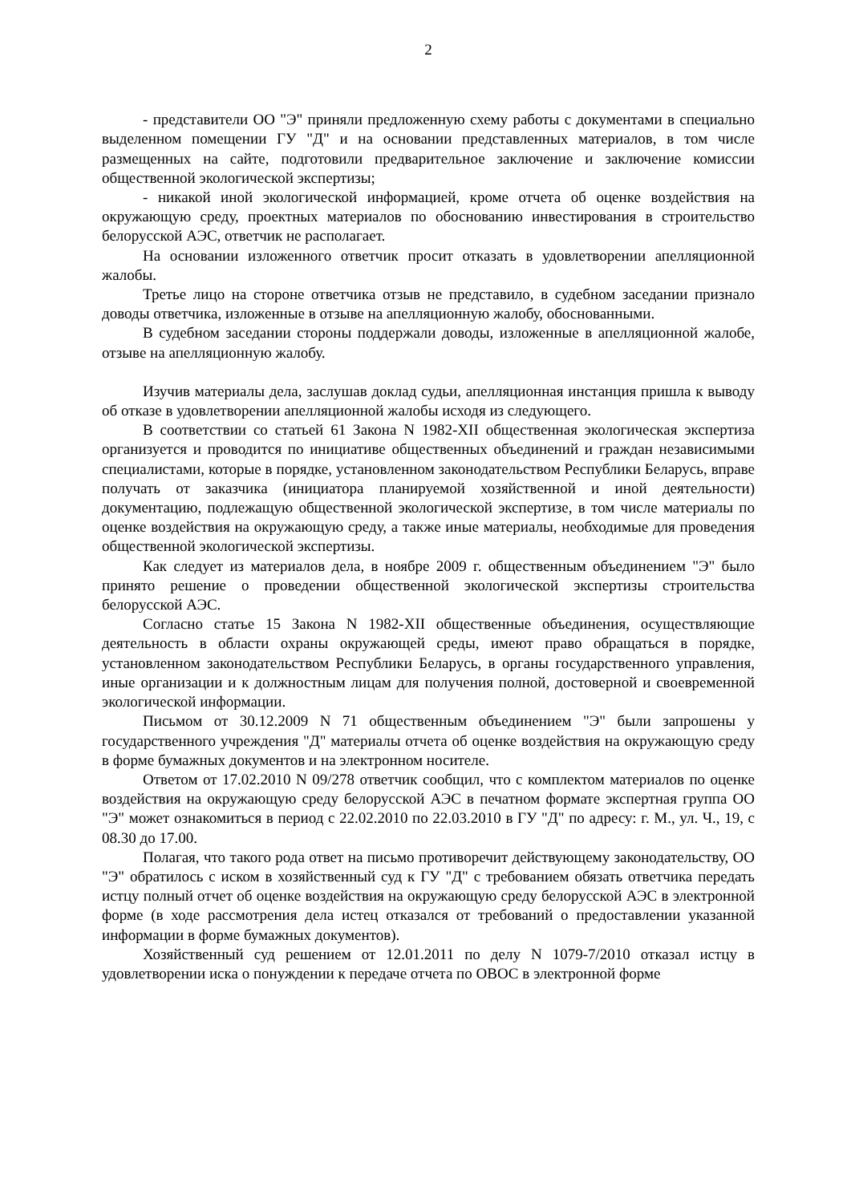2
- представители ОО "Э" приняли предложенную схему работы с документами в специально выделенном помещении ГУ "Д" и на основании представленных материалов, в том числе размещенных на сайте, подготовили предварительное заключение и заключение комиссии общественной экологической экспертизы;
- никакой иной экологической информацией, кроме отчета об оценке воздействия на окружающую среду, проектных материалов по обоснованию инвестирования в строительство белорусской АЭС, ответчик не располагает.
На основании изложенного ответчик просит отказать в удовлетворении апелляционной жалобы.
Третье лицо на стороне ответчика отзыв не представило, в судебном заседании признало доводы ответчика, изложенные в отзыве на апелляционную жалобу, обоснованными.
В судебном заседании стороны поддержали доводы, изложенные в апелляционной жалобе, отзыве на апелляционную жалобу.
Изучив материалы дела, заслушав доклад судьи, апелляционная инстанция пришла к выводу об отказе в удовлетворении апелляционной жалобы исходя из следующего.
В соответствии со статьей 61 Закона N 1982-XII общественная экологическая экспертиза организуется и проводится по инициативе общественных объединений и граждан независимыми специалистами, которые в порядке, установленном законодательством Республики Беларусь, вправе получать от заказчика (инициатора планируемой хозяйственной и иной деятельности) документацию, подлежащую общественной экологической экспертизе, в том числе материалы по оценке воздействия на окружающую среду, а также иные материалы, необходимые для проведения общественной экологической экспертизы.
Как следует из материалов дела, в ноябре 2009 г. общественным объединением "Э" было принято решение о проведении общественной экологической экспертизы строительства белорусской АЭС.
Согласно статье 15 Закона N 1982-XII общественные объединения, осуществляющие деятельность в области охраны окружающей среды, имеют право обращаться в порядке, установленном законодательством Республики Беларусь, в органы государственного управления, иные организации и к должностным лицам для получения полной, достоверной и своевременной экологической информации.
Письмом от 30.12.2009 N 71 общественным объединением "Э" были запрошены у государственного учреждения "Д" материалы отчета об оценке воздействия на окружающую среду в форме бумажных документов и на электронном носителе.
Ответом от 17.02.2010 N 09/278 ответчик сообщил, что с комплектом материалов по оценке воздействия на окружающую среду белорусской АЭС в печатном формате экспертная группа ОО "Э" может ознакомиться в период с 22.02.2010 по 22.03.2010 в ГУ "Д" по адресу: г. М., ул. Ч., 19, с 08.30 до 17.00.
Полагая, что такого рода ответ на письмо противоречит действующему законодательству, ОО "Э" обратилось с иском в хозяйственный суд к ГУ "Д" с требованием обязать ответчика передать истцу полный отчет об оценке воздействия на окружающую среду белорусской АЭС в электронной форме (в ходе рассмотрения дела истец отказался от требований о предоставлении указанной информации в форме бумажных документов).
Хозяйственный суд решением от 12.01.2011 по делу N 1079-7/2010 отказал истцу в удовлетворении иска о понуждении к передаче отчета по ОВОС в электронной форме